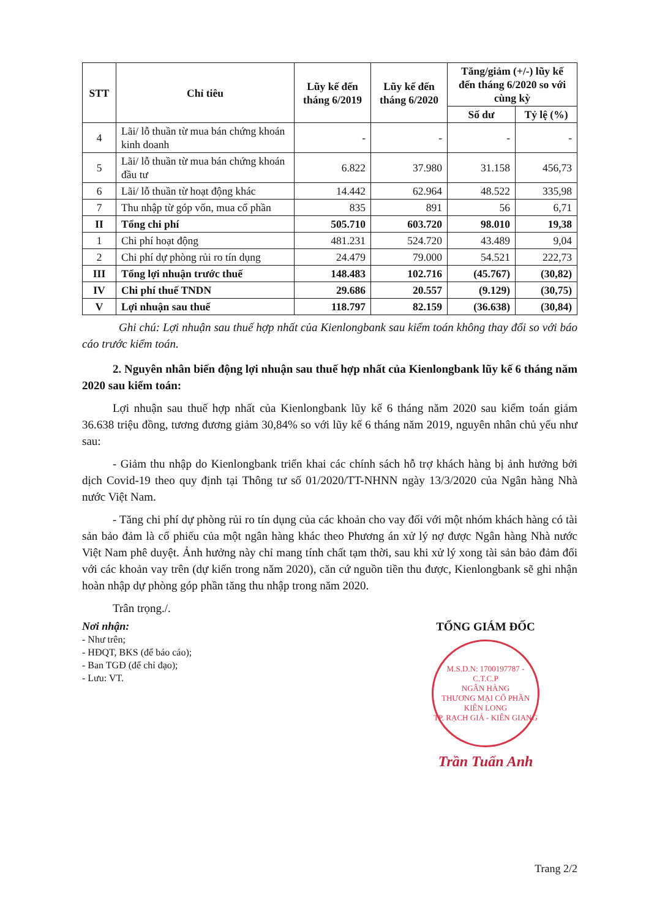| STT | Chỉ tiêu | Lũy kế đến tháng 6/2019 | Lũy kế đến tháng 6/2020 | Tăng/giảm (+/-) lũy kế đến tháng 6/2020 so với cùng kỳ | |
| --- | --- | --- | --- | --- | --- |
| | | | | Số dư | Tỷ lệ (%) |
| 4 | Lãi/ lỗ thuần từ mua bán chứng khoán kinh doanh | - | - | - | - |
| 5 | Lãi/ lỗ thuần từ mua bán chứng khoán đầu tư | 6.822 | 37.980 | 31.158 | 456,73 |
| 6 | Lãi/ lỗ thuần từ hoạt động khác | 14.442 | 62.964 | 48.522 | 335,98 |
| 7 | Thu nhập từ góp vốn, mua cổ phần | 835 | 891 | 56 | 6,71 |
| II | Tổng chi phí | 505.710 | 603.720 | 98.010 | 19,38 |
| 1 | Chi phí hoạt động | 481.231 | 524.720 | 43.489 | 9,04 |
| 2 | Chi phí dự phòng rủi ro tín dụng | 24.479 | 79.000 | 54.521 | 222,73 |
| III | Tổng lợi nhuận trước thuế | 148.483 | 102.716 | (45.767) | (30,82) |
| IV | Chi phí thuế TNDN | 29.686 | 20.557 | (9.129) | (30,75) |
| V | Lợi nhuận sau thuế | 118.797 | 82.159 | (36.638) | (30,84) |
Ghi chú: Lợi nhuận sau thuế hợp nhất của Kienlongbank sau kiểm toán không thay đổi so với báo cáo trước kiểm toán.
2. Nguyên nhân biến động lợi nhuận sau thuế hợp nhất của Kienlongbank lũy kế 6 tháng năm 2020 sau kiểm toán:
Lợi nhuận sau thuế hợp nhất của Kienlongbank lũy kế 6 tháng năm 2020 sau kiểm toán giảm 36.638 triệu đồng, tương đương giảm 30,84% so với lũy kế 6 tháng năm 2019, nguyên nhân chủ yếu như sau:
- Giảm thu nhập do Kienlongbank triển khai các chính sách hỗ trợ khách hàng bị ảnh hưởng bởi dịch Covid-19 theo quy định tại Thông tư số 01/2020/TT-NHNN ngày 13/3/2020 của Ngân hàng Nhà nước Việt Nam.
- Tăng chi phí dự phòng rủi ro tín dụng của các khoản cho vay đối với một nhóm khách hàng có tài sản bảo đảm là cổ phiếu của một ngân hàng khác theo Phương án xử lý nợ được Ngân hàng Nhà nước Việt Nam phê duyệt. Ảnh hưởng này chỉ mang tính chất tạm thời, sau khi xử lý xong tài sản bảo đảm đối với các khoản vay trên (dự kiến trong năm 2020), căn cứ nguồn tiền thu được, Kienlongbank sẽ ghi nhận hoàn nhập dự phòng góp phần tăng thu nhập trong năm 2020.
Trân trọng./.
Nơi nhận:
- Như trên;
- HĐQT, BKS (để báo cáo);
- Ban TGĐ (để chỉ đạo);
- Lưu: VT.
TỔNG GIÁM ĐỐC
M.S.D.N: 1700197787 - C.T.C.P
NGÂN HÀNG
THƯƠNG MẠI CỔ PHẦN
KIÊN LONG
TP. RẠCH GIÁ - KIÊN GIANG
Trần Tuấn Anh
Trang 2/2